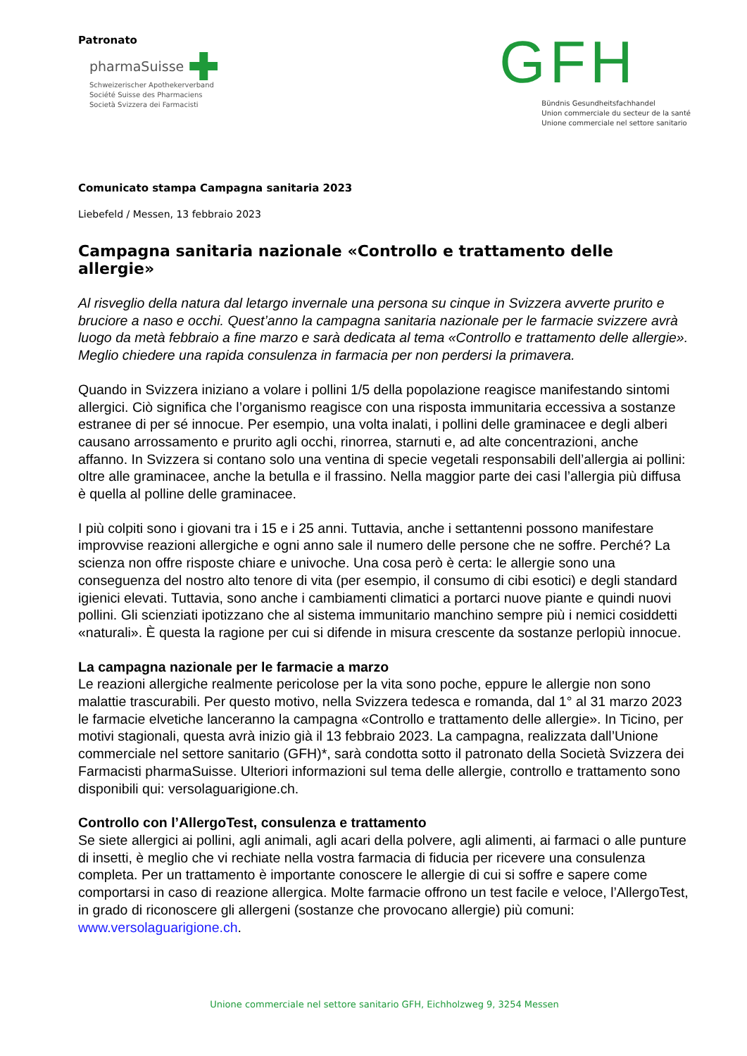Patronato
pharmaSuisse
Schweizerischer Apothekerverband
Société Suisse des Pharmaciens
Società Svizzera dei Farmacisti
GFH
Bündnis Gesundheitsfachhandel
Union commerciale du secteur de la santé
Unione commerciale nel settore sanitario
Comunicato stampa Campagna sanitaria 2023
Liebefeld / Messen, 13 febbraio 2023
Campagna sanitaria nazionale «Controllo e trattamento delle allergie»
Al risveglio della natura dal letargo invernale una persona su cinque in Svizzera avverte prurito e bruciore a naso e occhi. Quest’anno la campagna sanitaria nazionale per le farmacie svizzere avrà luogo da metà febbraio a fine marzo e sarà dedicata al tema «Controllo e trattamento delle allergie». Meglio chiedere una rapida consulenza in farmacia per non perdersi la primavera.
Quando in Svizzera iniziano a volare i pollini 1/5 della popolazione reagisce manifestando sintomi allergici. Ciò significa che l’organismo reagisce con una risposta immunitaria eccessiva a sostanze estranee di per sé innocue. Per esempio, una volta inalati, i pollini delle graminacee e degli alberi causano arrossamento e prurito agli occhi, rinorrea, starnuti e, ad alte concentrazioni, anche affanno. In Svizzera si contano solo una ventina di specie vegetali responsabili dell’allergia ai pollini: oltre alle graminacee, anche la betulla e il frassino. Nella maggior parte dei casi l’allergia più diffusa è quella al polline delle graminacee.
I più colpiti sono i giovani tra i 15 e i 25 anni. Tuttavia, anche i settantenni possono manifestare improvvise reazioni allergiche e ogni anno sale il numero delle persone che ne soffre. Perché? La scienza non offre risposte chiare e univoche. Una cosa però è certa: le allergie sono una conseguenza del nostro alto tenore di vita (per esempio, il consumo di cibi esotici) e degli standard igienici elevati. Tuttavia, sono anche i cambiamenti climatici a portarci nuove piante e quindi nuovi pollini. Gli scienziati ipotizzano che al sistema immunitario manchino sempre più i nemici cosiddetti «naturali». È questa la ragione per cui si difende in misura crescente da sostanze perlopiù innocue.
La campagna nazionale per le farmacie a marzo
Le reazioni allergiche realmente pericolose per la vita sono poche, eppure le allergie non sono malattie trascurabili. Per questo motivo, nella Svizzera tedesca e romanda, dal 1° al 31 marzo 2023 le farmacie elvetiche lanceranno la campagna «Controllo e trattamento delle allergie». In Ticino, per motivi stagionali, questa avrà inizio già il 13 febbraio 2023. La campagna, realizzata dall’Unione commerciale nel settore sanitario (GFH)*, sarà condotta sotto il patronato della Società Svizzera dei Farmacisti pharmaSuisse. Ulteriori informazioni sul tema delle allergie, controllo e trattamento sono disponibili qui: versolaguarigione.ch.
Controllo con l’AllergoTest, consulenza e trattamento
Se siete allergici ai pollini, agli animali, agli acari della polvere, agli alimenti, ai farmaci o alle punture di insetti, è meglio che vi rechiate nella vostra farmacia di fiducia per ricevere una consulenza completa. Per un trattamento è importante conoscere le allergie di cui si soffre e sapere come comportarsi in caso di reazione allergica. Molte farmacie offrono un test facile e veloce, l’AllergoTest, in grado di riconoscere gli allergeni (sostanze che provocano allergie) più comuni: www.versolaguarigione.ch.
Unione commerciale nel settore sanitario GFH, Eichholzweg 9, 3254 Messen